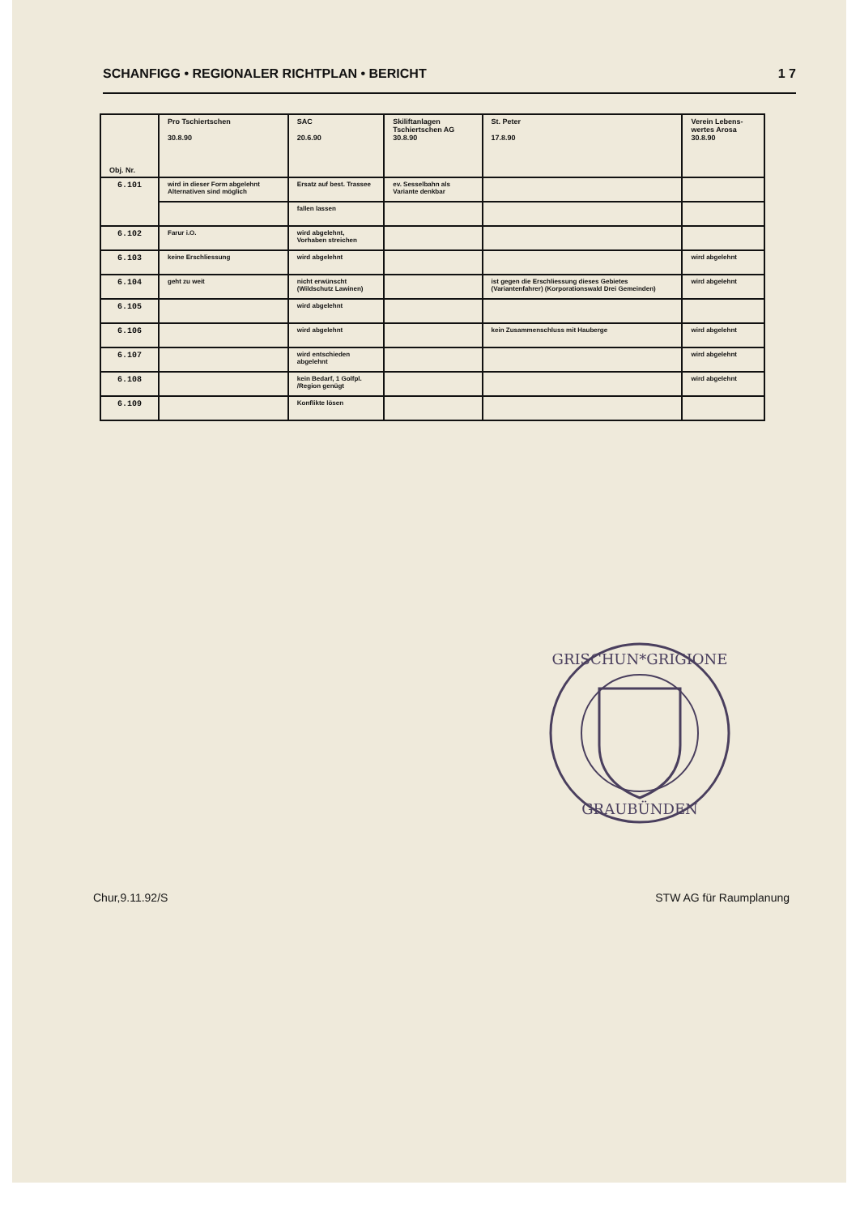SCHANFIGG • REGIONALER RICHTPLAN • BERICHT 1 7
| Obj. Nr. | Pro Tschiertschen 30.8.90 | SAC 20.6.90 | Skiliftanlagen Tschiertschen AG 30.8.90 | St. Peter 17.8.90 | Verein Lebens-wertes Arosa 30.8.90 |
| --- | --- | --- | --- | --- | --- |
| 6.101 | wird in dieser Form abgelehnt Alternativen sind möglich | Ersatz auf best. Trassee | ev. Sesselbahn als Variante denkbar | | |
| | | fallen lassen | | | |
| 6.102 | Farur i.O. | wird abgelehnt, Vorhaben streichen | | | |
| 6.103 | keine Erschliessung | wird abgelehnt | | | wird abgelehnt |
| 6.104 | geht zu weit | nicht erwünscht (Wildschutz Lawinen) | | ist gegen die Erschliessung dieses Gebietes (Variantenfahrer) (Korporationswald Drei Gemeinden) | wird abgelehnt |
| 6.105 | | wird abgelehnt | | | |
| 6.106 | | wird abgelehnt | | kein Zusammenschluss mit Hauberge | wird abgelehnt |
| 6.107 | | wird entschieden abgelehnt | | | wird abgelehnt |
| 6.108 | | kein Bedarf, 1 Golfpl. /Region genügt | | | wird abgelehnt |
| 6.109 | | Konflikte lösen | | | |
GRISCHUN*GRIGIONE
GRAUBÜNDEN
Chur,9.11.92/S STW AG für Raumplanung